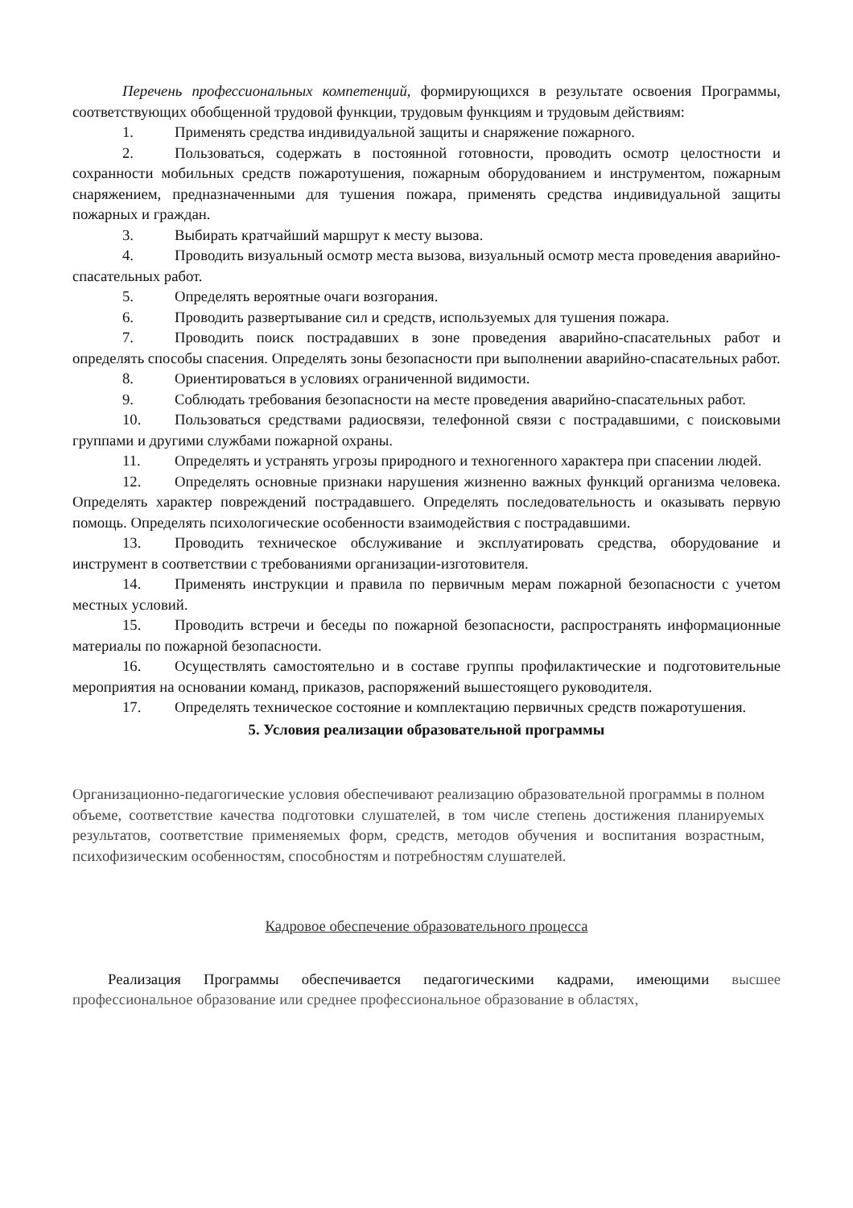Перечень профессиональных компетенций, формирующихся в результате освоения Программы, соответствующих обобщенной трудовой функции, трудовым функциям и трудовым действиям:
1. Применять средства индивидуальной защиты и снаряжение пожарного.
2. Пользоваться, содержать в постоянной готовности, проводить осмотр целостности и сохранности мобильных средств пожаротушения, пожарным оборудованием и инструментом, пожарным снаряжением, предназначенными для тушения пожара, применять средства индивидуальной защиты пожарных и граждан.
3. Выбирать кратчайший маршрут к месту вызова.
4. Проводить визуальный осмотр места вызова, визуальный осмотр места проведения аварийно-спасательных работ.
5. Определять вероятные очаги возгорания.
6. Проводить развертывание сил и средств, используемых для тушения пожара.
7. Проводить поиск пострадавших в зоне проведения аварийно-спасательных работ и определять способы спасения. Определять зоны безопасности при выполнении аварийно-спасательных работ.
8. Ориентироваться в условиях ограниченной видимости.
9. Соблюдать требования безопасности на месте проведения аварийно-спасательных работ.
10. Пользоваться средствами радиосвязи, телефонной связи с пострадавшими, с поисковыми группами и другими службами пожарной охраны.
11. Определять и устранять угрозы природного и техногенного характера при спасении людей.
12. Определять основные признаки нарушения жизненно важных функций организма человека. Определять характер повреждений пострадавшего. Определять последовательность и оказывать первую помощь. Определять психологические особенности взаимодействия с пострадавшими.
13. Проводить техническое обслуживание и эксплуатировать средства, оборудование и инструмент в соответствии с требованиями организации-изготовителя.
14. Применять инструкции и правила по первичным мерам пожарной безопасности с учетом местных условий.
15. Проводить встречи и беседы по пожарной безопасности, распространять информационные материалы по пожарной безопасности.
16. Осуществлять самостоятельно и в составе группы профилактические и подготовительные мероприятия на основании команд, приказов, распоряжений вышестоящего руководителя.
17. Определять техническое состояние и комплектацию первичных средств пожаротушения.
5. Условия реализации образовательной программы
Организационно-педагогические условия обеспечивают реализацию образовательной программы в полном объеме, соответствие качества подготовки слушателей, в том числе степень достижения планируемых результатов, соответствие применяемых форм, средств, методов обучения и воспитания возрастным, психофизическим особенностям, способностям и потребностям слушателей.
Кадровое обеспечение образовательного процесса
Реализация Программы обеспечивается педагогическими кадрами, имеющими высшее профессиональное образование или среднее профессиональное образование в областях,